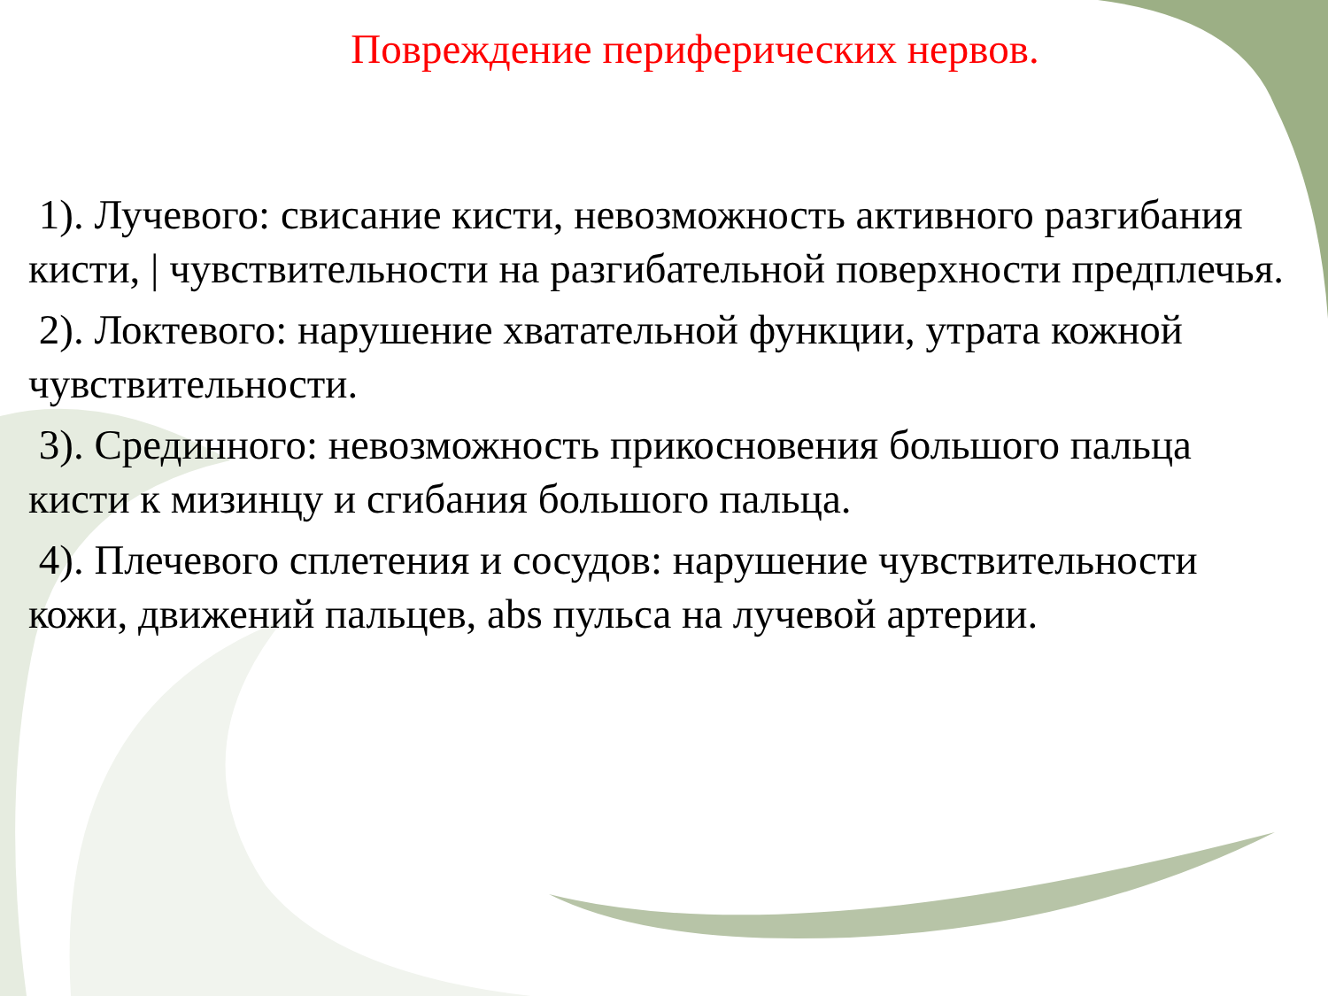Повреждение периферических нервов.
1). Лучевого: свисание кисти, невозможность активного разгибания кисти, | чувствительности на разгибательной поверхности предплечья.
2). Локтевого: нарушение хватательной функции, утрата кожной чувствительности.
3). Срединного: невозможность прикосновения большого пальца кисти к мизинцу и сгибания большого пальца.
4). Плечевого сплетения и сосудов: нарушение чувствительности кожи, движений пальцев, abs пульса на лучевой артерии.